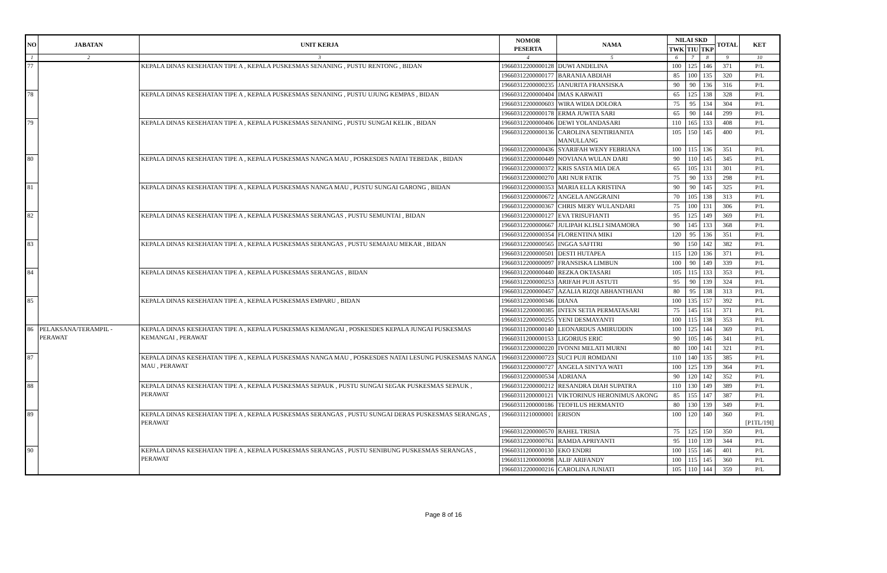| NO | JABATAN | UNIT KERJA | NOMOR PESERTA | NAMA | NILAI SKD | | | TOTAL | KET |
| --- | --- | --- | --- | --- | --- | --- | --- | --- | --- |
| | | | | | TWK | TIU | TKP | | |
| 1 | 2 | 3 | 4 | 5 | 6 | 7 | 8 | 9 | 10 |
| 77 | | KEPALA DINAS KESEHATAN TIPE A , KEPALA PUSKESMAS SENANING , PUSTU RENTONG , BIDAN | 19660312200000128 | DUWI ANDELINA | 100 | 125 | 146 | 371 | P/L |
| | | | 19660312200000177 | BARANIA ABDIAH | 85 | 100 | 135 | 320 | P/L |
| | | | 19660312200000235 | JANURITA FRANSISKA | 90 | 90 | 136 | 316 | P/L |
| 78 | | KEPALA DINAS KESEHATAN TIPE A , KEPALA PUSKESMAS SENANING , PUSTU UJUNG KEMPAS , BIDAN | 19660312200000404 | IMAS KARWATI | 65 | 125 | 138 | 328 | P/L |
| | | | 19660312200000603 | WIRA WIDIA DOLORA | 75 | 95 | 134 | 304 | P/L |
| | | | 19660312200000178 | ERMA JUWITA SARI | 65 | 90 | 144 | 299 | P/L |
| 79 | | KEPALA DINAS KESEHATAN TIPE A , KEPALA PUSKESMAS SENANING , PUSTU SUNGAI KELIK , BIDAN | 19660312200000406 | DEWI YOLANDASARI | 110 | 165 | 133 | 408 | P/L |
| | | | 19660312200000136 | CAROLINA SENTIRIANITA MANULLANG | 105 | 150 | 145 | 400 | P/L |
| | | | 19660312200000436 | SYARIFAH WENY FEBRIANA | 100 | 115 | 136 | 351 | P/L |
| 80 | | KEPALA DINAS KESEHATAN TIPE A , KEPALA PUSKESMAS NANGA MAU , POSKESDES NATAI TEBEDAK , BIDAN | 19660312200000449 | NOVIANA WULAN DARI | 90 | 110 | 145 | 345 | P/L |
| | | | 19660312200000372 | KRIS SASTA MIA DEA | 65 | 105 | 131 | 301 | P/L |
| | | | 19660312200000270 | ARI NUR FATIK | 75 | 90 | 133 | 298 | P/L |
| 81 | | KEPALA DINAS KESEHATAN TIPE A , KEPALA PUSKESMAS NANGA MAU , PUSTU SUNGAI GARONG , BIDAN | 19660312200000353 | MARIA ELLA KRISTINA | 90 | 90 | 145 | 325 | P/L |
| | | | 19660312200000672 | ANGELA ANGGRAINI | 70 | 105 | 138 | 313 | P/L |
| | | | 19660312200000367 | CHRIS MERY WULANDARI | 75 | 100 | 131 | 306 | P/L |
| 82 | | KEPALA DINAS KESEHATAN TIPE A , KEPALA PUSKESMAS SERANGAS , PUSTU SEMUNTAI , BIDAN | 19660312200000127 | EVA TRISUFIANTI | 95 | 125 | 149 | 369 | P/L |
| | | | 19660312200000667 | JULIPAH KLISLI SIMAMORA | 90 | 145 | 133 | 368 | P/L |
| | | | 19660312200000354 | FLORENTINA MIKI | 120 | 95 | 136 | 351 | P/L |
| 83 | | KEPALA DINAS KESEHATAN TIPE A , KEPALA PUSKESMAS SERANGAS , PUSTU SEMAJAU MEKAR , BIDAN | 19660312200000565 | INGGA SAFITRI | 90 | 150 | 142 | 382 | P/L |
| | | | 19660312200000501 | DESTI HUTAPEA | 115 | 120 | 136 | 371 | P/L |
| | | | 19660312200000097 | FRANSISKA LIMBUN | 100 | 90 | 149 | 339 | P/L |
| 84 | | KEPALA DINAS KESEHATAN TIPE A , KEPALA PUSKESMAS SERANGAS , BIDAN | 19660312200000440 | REZKA OKTASARI | 105 | 115 | 133 | 353 | P/L |
| | | | 19660312200000253 | ARIFAH PUJI ASTUTI | 95 | 90 | 139 | 324 | P/L |
| | | | 19660312200000457 | AZALIA RIZQI ABHANTHIANI | 80 | 95 | 138 | 313 | P/L |
| 85 | | KEPALA DINAS KESEHATAN TIPE A , KEPALA PUSKESMAS EMPARU , BIDAN | 19660312200000346 | DIANA | 100 | 135 | 157 | 392 | P/L |
| | | | 19660312200000385 | INTEN SETIA PERMATASARI | 75 | 145 | 151 | 371 | P/L |
| | | | 19660312200000255 | YENI DESMAYANTI | 100 | 115 | 138 | 353 | P/L |
| 86 | PELAKSANA/TERAMPIL - PERAWAT | KEPALA DINAS KESEHATAN TIPE A , KEPALA PUSKESMAS KEMANGAI , POSKESDES KEPALA JUNGAI PUSKESMAS KEMANGAI , PERAWAT | 19660311200000140 | LEONARDUS AMIRUDDIN | 100 | 125 | 144 | 369 | P/L |
| | | | 19660311200000153 | LIGORIUS ERIC | 90 | 105 | 146 | 341 | P/L |
| | | | 19660312200000220 | IVONNI MELATI MURNI | 80 | 100 | 141 | 321 | P/L |
| 87 | | KEPALA DINAS KESEHATAN TIPE A , KEPALA PUSKESMAS NANGA MAU , POSKESDES NATAI LESUNG PUSKESMAS NANGA MAU , PERAWAT | 19660312200000723 | SUCI PUJI ROMDANI | 110 | 140 | 135 | 385 | P/L |
| | | | 19660312200000727 | ANGELA SINTYA WATI | 100 | 125 | 139 | 364 | P/L |
| | | | 19660312200000534 | ADRIANA | 90 | 120 | 142 | 352 | P/L |
| 88 | | KEPALA DINAS KESEHATAN TIPE A , KEPALA PUSKESMAS SEPAUK , PUSTU SUNGAI SEGAK PUSKESMAS SEPAUK , PERAWAT | 19660312200000212 | RESANDRA DIAH SUPATRA | 110 | 130 | 149 | 389 | P/L |
| | | | 19660311200000121 | VIKTORINUS HERONIMUS AKONG | 85 | 155 | 147 | 387 | P/L |
| | | | 19660311200000186 | TEOFILUS HERMANTO | 80 | 130 | 139 | 349 | P/L |
| 89 | | KEPALA DINAS KESEHATAN TIPE A , KEPALA PUSKESMAS SERANGAS , PUSTU SUNGAI DERAS PUSKESMAS SERANGAS , PERAWAT | 19660311210000001 | ERISON | 100 | 120 | 140 | 360 | P/L [P1TL/19I] |
| | | | 19660312200000570 | RAHEL TRISIA | 75 | 125 | 150 | 350 | P/L |
| | | | 19660312200000761 | RAMDA APRIYANTI | 95 | 110 | 139 | 344 | P/L |
| 90 | | KEPALA DINAS KESEHATAN TIPE A , KEPALA PUSKESMAS SERANGAS , PUSTU SENIBUNG PUSKESMAS SERANGAS , PERAWAT | 19660311200000130 | EKO ENDRI | 100 | 155 | 146 | 401 | P/L |
| | | | 19660311200000098 | ALIF ARIFANDY | 100 | 115 | 145 | 360 | P/L |
| | | | 19660312200000216 | CAROLINA JUNIATI | 105 | 110 | 144 | 359 | P/L |
Page 8 of 16